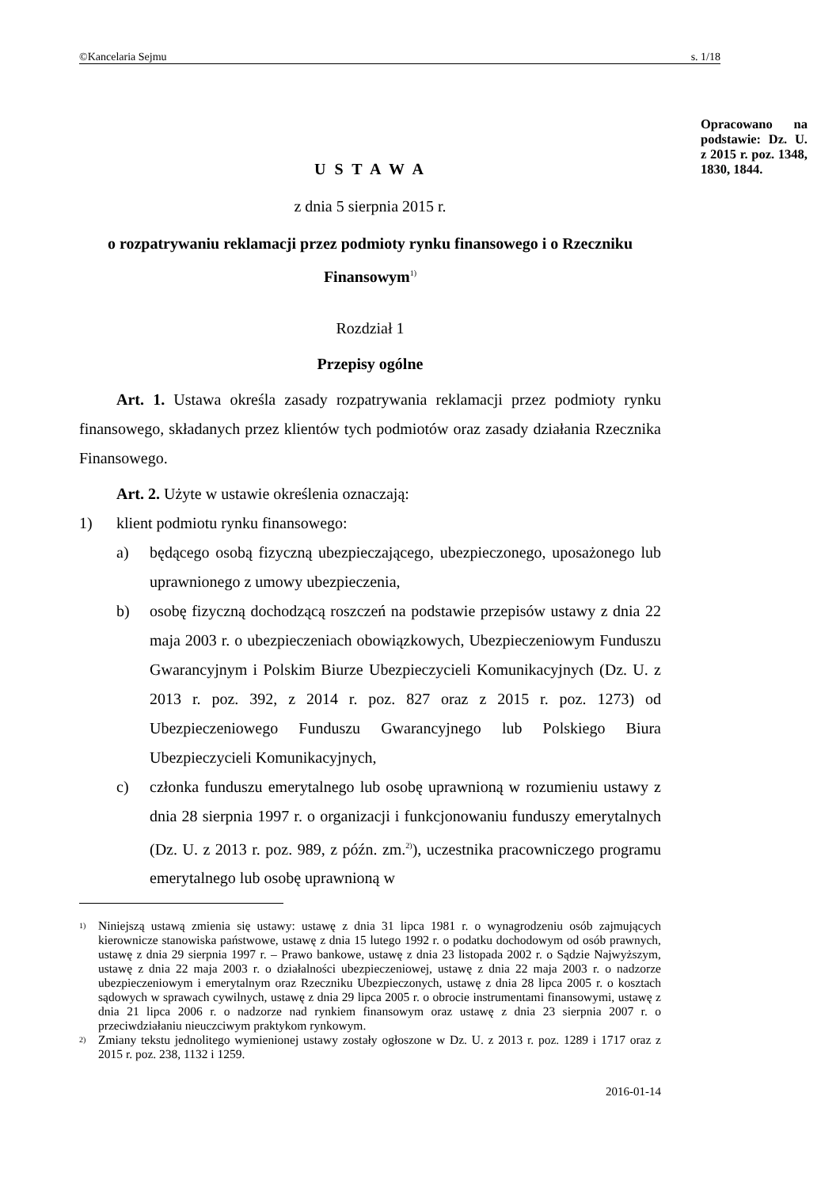©Kancelaria Sejmu s. 1/18
Opracowano na podstawie: Dz. U. z 2015 r. poz. 1348, 1830, 1844.
U S T A W A
z dnia 5 sierpnia 2015 r.
o rozpatrywaniu reklamacji przez podmioty rynku finansowego i o Rzeczniku Finansowym<sup>1)</sup>
Rozdział 1
Przepisy ogólne
Art. 1. Ustawa określa zasady rozpatrywania reklamacji przez podmioty rynku finansowego, składanych przez klientów tych podmiotów oraz zasady działania Rzecznika Finansowego.
Art. 2. Użyte w ustawie określenia oznaczają:
1) klient podmiotu rynku finansowego:
a) będącego osobą fizyczną ubezpieczającego, ubezpieczonego, uposażonego lub uprawnionego z umowy ubezpieczenia,
b) osobę fizyczną dochodzącą roszczeń na podstawie przepisów ustawy z dnia 22 maja 2003 r. o ubezpieczeniach obowiązkowych, Ubezpieczeniowym Funduszu Gwarancyjnym i Polskim Biurze Ubezpieczycieli Komunikacyjnych (Dz. U. z 2013 r. poz. 392, z 2014 r. poz. 827 oraz z 2015 r. poz. 1273) od Ubezpieczeniowego Funduszu Gwarancyjnego lub Polskiego Biura Ubezpieczycieli Komunikacyjnych,
c) członka funduszu emerytalnego lub osobę uprawnioną w rozumieniu ustawy z dnia 28 sierpnia 1997 r. o organizacji i funkcjonowaniu funduszy emerytalnych (Dz. U. z 2013 r. poz. 989, z późn. zm.<sup>2)</sup>), uczestnika pracowniczego programu emerytalnego lub osobę uprawnioną w
1)
Niniejszą ustawą zmienia się ustawy: ustawę z dnia 31 lipca 1981 r. o wynagrodzeniu osób zajmujących kierownicze stanowiska państwowe, ustawę z dnia 15 lutego 1992 r. o podatku dochodowym od osób prawnych, ustawę z dnia 29 sierpnia 1997 r. – Prawo bankowe, ustawę z dnia 23 listopada 2002 r. o Sądzie Najwyższym, ustawę z dnia 22 maja 2003 r. o działalności ubezpieczeniowej, ustawę z dnia 22 maja 2003 r. o nadzorze ubezpieczeniowym i emerytalnym oraz Rzeczniku Ubezpieczonych, ustawę z dnia 28 lipca 2005 r. o kosztach sądowych w sprawach cywilnych, ustawę z dnia 29 lipca 2005 r. o obrocie instrumentami finansowymi, ustawę z dnia 21 lipca 2006 r. o nadzorze nad rynkiem finansowym oraz ustawę z dnia 23 sierpnia 2007 r. o przeciwdziałaniu nieuczciwym praktykom rynkowym.
2)
Zmiany tekstu jednolitego wymienionej ustawy zostały ogłoszone w Dz. U. z 2013 r. poz. 1289 i 1717 oraz z 2015 r. poz. 238, 1132 i 1259.
2016-01-14